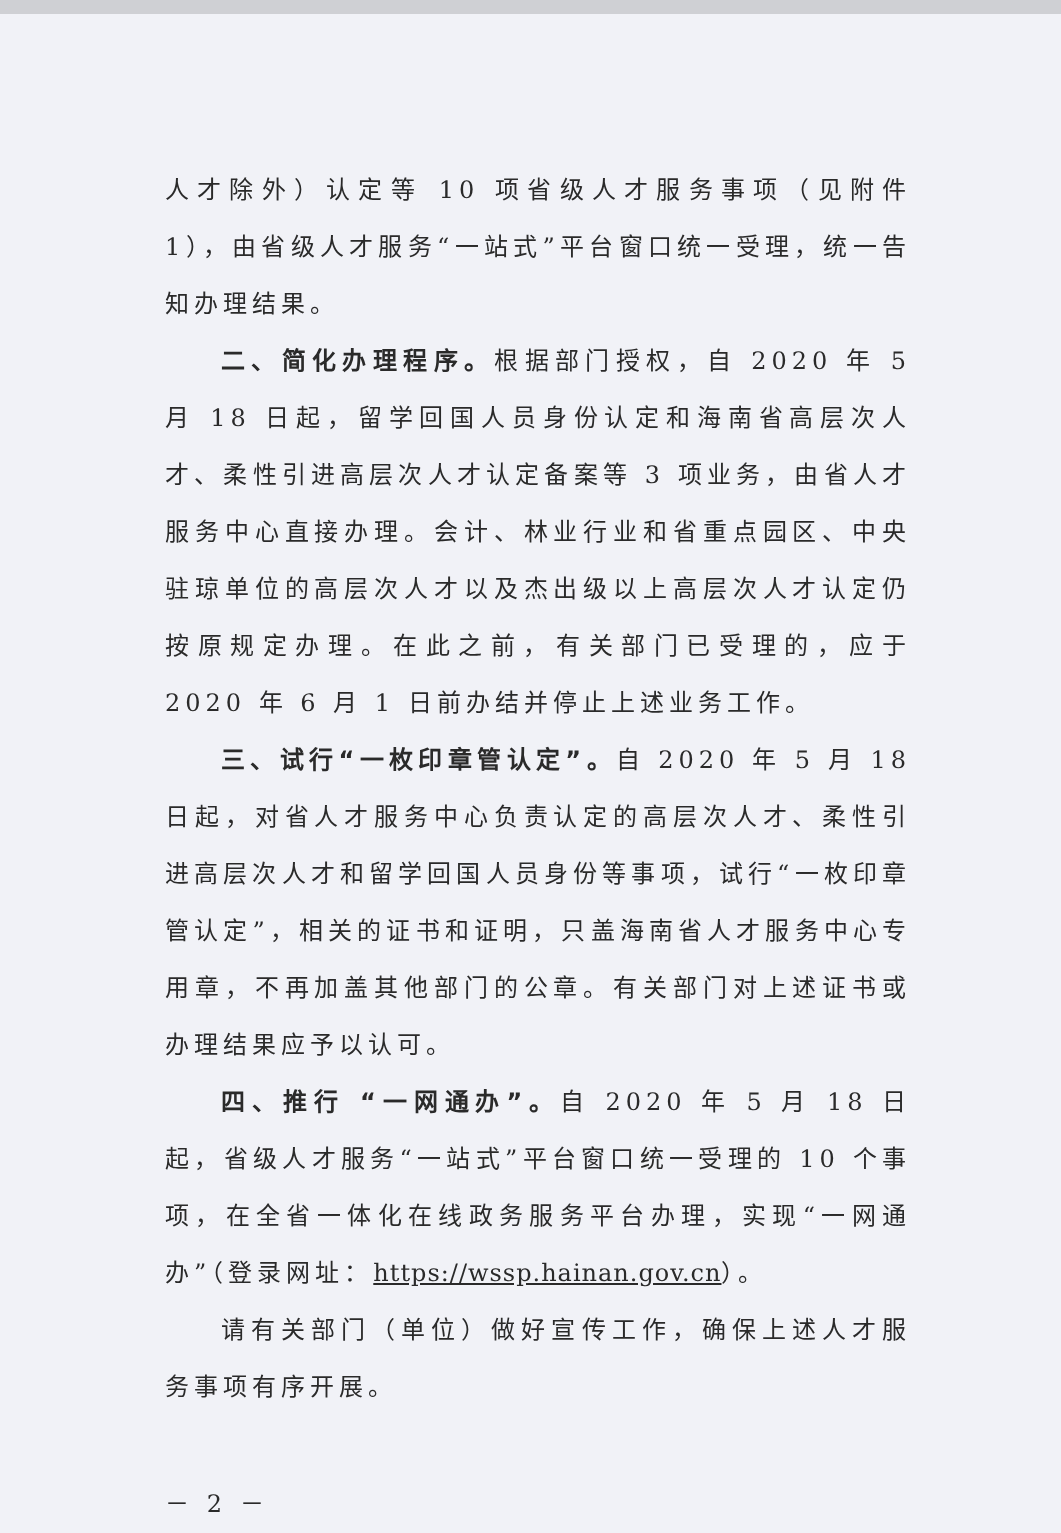人才除外）认定等 10 项省级人才服务事项（见附件 1），由省级人才服务“一站式”平台窗口统一受理，统一告知办理结果。
二、简化办理程序。根据部门授权，自 2020 年 5 月 18 日起，留学回国人员身份认定和海南省高层次人才、柔性引进高层次人才认定备案等 3 项业务，由省人才服务中心直接办理。会计、林业行业和省重点园区、中央驻琼单位的高层次人才以及杰出级以上高层次人才认定仍按原规定办理。在此之前，有关部门已受理的，应于 2020 年 6 月 1 日前办结并停止上述业务工作。
三、试行“一枚印章管认定”。自 2020 年 5 月 18 日起，对省人才服务中心负责认定的高层次人才、柔性引进高层次人才和留学回国人员身份等事项，试行“一枚印章管认定”，相关的证书和证明，只盖海南省人才服务中心专用章，不再加盖其他部门的公章。有关部门对上述证书或办理结果应予以认可。
四、推行 “一网通办”。自 2020 年 5 月 18 日起，省级人才服务“一站式”平台窗口统一受理的 10 个事项，在全省一体化在线政务服务平台办理，实现“一网通办”（登录网址：https://wssp.hainan.gov.cn）。
请有关部门（单位）做好宣传工作，确保上述人才服务事项有序开展。
－ 2 －